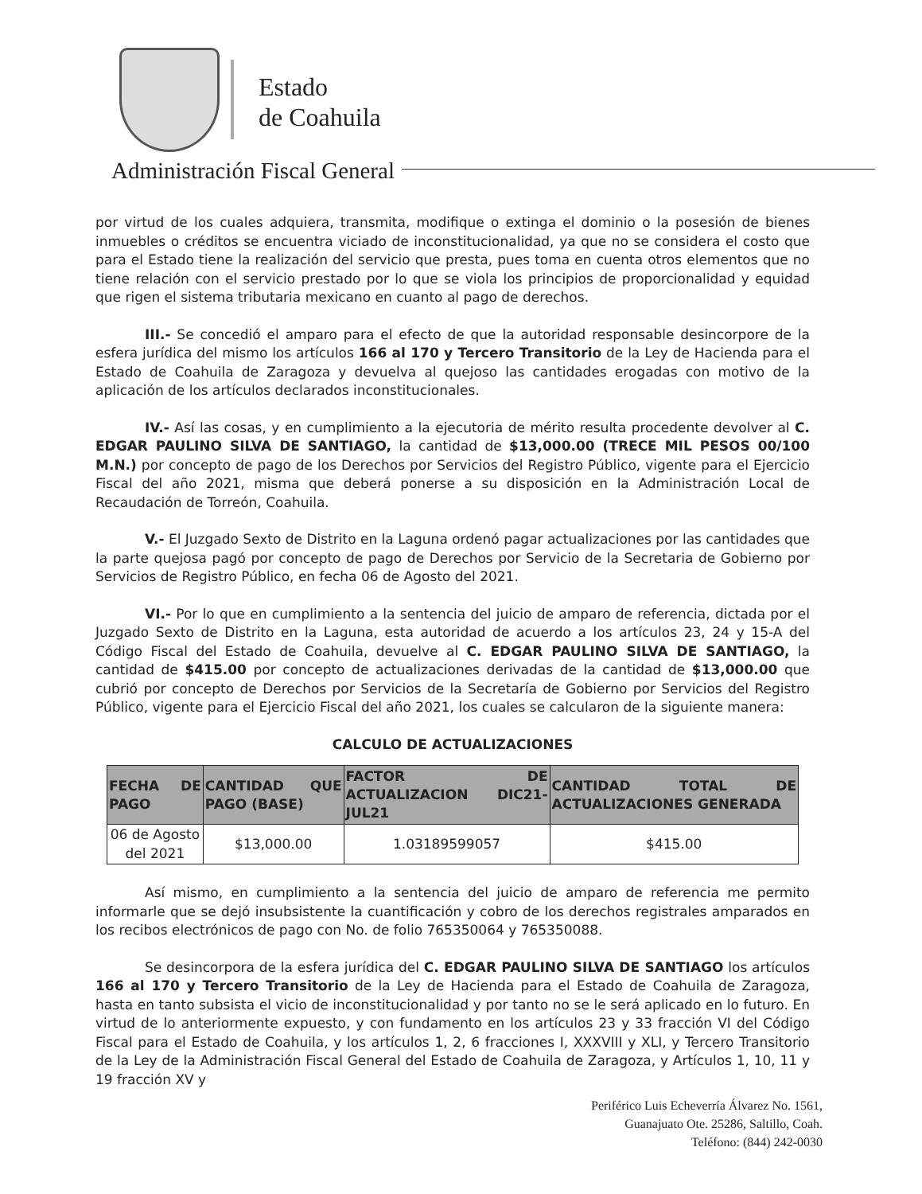Estado
de Coahuila
Administración Fiscal General
por virtud de los cuales adquiera, transmita, modifique o extinga el dominio o la posesión de bienes inmuebles o créditos se encuentra viciado de inconstitucionalidad, ya que no se considera el costo que para el Estado tiene la realización del servicio que presta, pues toma en cuenta otros elementos que no tiene relación con el servicio prestado por lo que se viola los principios de proporcionalidad y equidad que rigen el sistema tributaria mexicano en cuanto al pago de derechos.
III.- Se concedió el amparo para el efecto de que la autoridad responsable desincorpore de la esfera jurídica del mismo los artículos 166 al 170 y Tercero Transitorio de la Ley de Hacienda para el Estado de Coahuila de Zaragoza y devuelva al quejoso las cantidades erogadas con motivo de la aplicación de los artículos declarados inconstitucionales.
IV.- Así las cosas, y en cumplimiento a la ejecutoria de mérito resulta procedente devolver al C. EDGAR PAULINO SILVA DE SANTIAGO, la cantidad de $13,000.00 (TRECE MIL PESOS 00/100 M.N.) por concepto de pago de los Derechos por Servicios del Registro Público, vigente para el Ejercicio Fiscal del año 2021, misma que deberá ponerse a su disposición en la Administración Local de Recaudación de Torreón, Coahuila.
V.- El Juzgado Sexto de Distrito en la Laguna ordenó pagar actualizaciones por las cantidades que la parte quejosa pagó por concepto de pago de Derechos por Servicio de la Secretaria de Gobierno por Servicios de Registro Público, en fecha 06 de Agosto del 2021.
VI.- Por lo que en cumplimiento a la sentencia del juicio de amparo de referencia, dictada por el Juzgado Sexto de Distrito en la Laguna, esta autoridad de acuerdo a los artículos 23, 24 y 15-A del Código Fiscal del Estado de Coahuila, devuelve al C. EDGAR PAULINO SILVA DE SANTIAGO, la cantidad de $415.00 por concepto de actualizaciones derivadas de la cantidad de $13,000.00 que cubrió por concepto de Derechos por Servicios de la Secretaría de Gobierno por Servicios del Registro Público, vigente para el Ejercicio Fiscal del año 2021, los cuales se calcularon de la siguiente manera:
CALCULO DE ACTUALIZACIONES
| FECHA DE PAGO | CANTIDAD QUE PAGO (BASE) | FACTOR DE ACTUALIZACION DIC21- JUL21 | CANTIDAD TOTAL DE ACTUALIZACIONES GENERADA |
| --- | --- | --- | --- |
| 06 de Agosto del 2021 | $13,000.00 | 1.03189599057 | $415.00 |
Así mismo, en cumplimiento a la sentencia del juicio de amparo de referencia me permito informarle que se dejó insubsistente la cuantificación y cobro de los derechos registrales amparados en los recibos electrónicos de pago con No. de folio 765350064 y 765350088.
Se desincorpora de la esfera jurídica del C. EDGAR PAULINO SILVA DE SANTIAGO los artículos 166 al 170 y Tercero Transitorio de la Ley de Hacienda para el Estado de Coahuila de Zaragoza, hasta en tanto subsista el vicio de inconstitucionalidad y por tanto no se le será aplicado en lo futuro. En virtud de lo anteriormente expuesto, y con fundamento en los artículos 23 y 33 fracción VI del Código Fiscal para el Estado de Coahuila, y los artículos 1, 2, 6 fracciones I, XXXVIII y XLI, y Tercero Transitorio de la Ley de la Administración Fiscal General del Estado de Coahuila de Zaragoza, y Artículos 1, 10, 11 y 19 fracción XV y
Periférico Luis Echeverría Álvarez No. 1561,
Guanajuato Ote. 25286, Saltillo, Coah.
Teléfono: (844) 242-0030